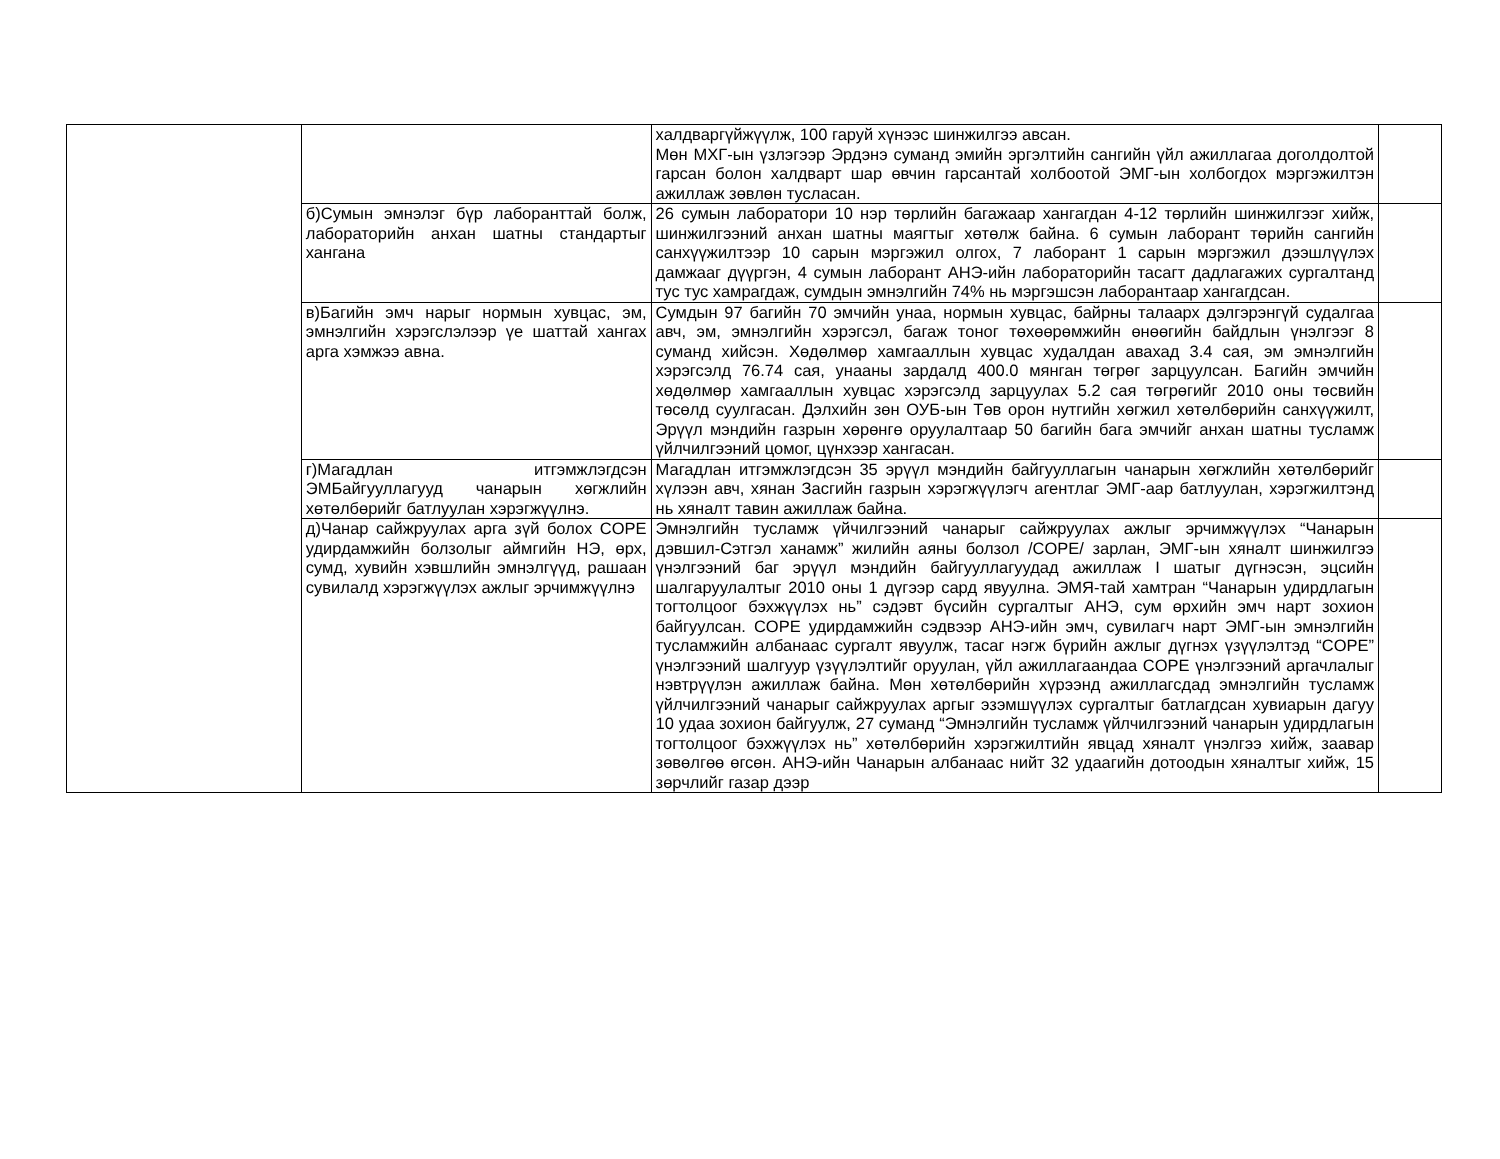| | | халдваргүйжүүлж, 100 гаруй хүнээс шинжилгээ авсан. Мөн МХГ-ын үзлэгээр Эрдэнэ суманд эмийн эргэлтийн сангийн үйл ажиллагаа доголдолтой гарсан болон халдварт шар өвчин гарсантай холбоотой ЭМГ-ын холбогдох мэргэжилтэн ажиллаж зөвлөн туслаcан. | |
| | б)Сумын эмнэлэг бүр лаборанттай болж, лабораторийн анхан шатны стандартыг хангана | 26 сумын лаборатори 10 нэр төрлийн багажаар хангагдан 4-12 төрлийн шинжилгээг хийж, шинжилгээний анхан шатны маягтыг хөтөлж байна. 6 сумын лаборант төрийн сангийн санхүүжилтээр 10 сарын мэргэжил олгох, 7 лаборант 1 сарын мэргэжил дээшлүүлэх дамжааг дүүргэн, 4 сумын лаборант АНЭ-ийн лабораторийн тасагт дадлагажих сургалтанд тус тус хамрагдаж, сумдын эмнэлгийн 74% нь мэргэшсэн лаборантаар хангагдсан. | |
| | в)Багийн эмч нарыг нормын хувцас, эм, эмнэлгийн хэрэгслэлээр үе шаттай хангах арга хэмжээ авна. | Сумдын 97 багийн 70 эмчийн унаа, нормын хувцас, байрны талаарх дэлгэрэнгүй судалгаа авч, эм, эмнэлгийн хэрэгсэл, багаж тоног төхөөрөмжийн өнөөгийн байдлын үнэлгээг 8 суманд хийсэн. Хөдөлмөр хамгааллын хувцас худалдан авахад 3.4 сая, эм эмнэлгийн хэрэгсэлд 76.74 сая, унааны зардалд 400.0 мянган төгрөг зарцуулсан. Багийн эмчийн хөдөлмөр хамгааллын хувцас хэрэгсэлд зарцуулах 5.2 сая төгрөгийг 2010 оны төсвийн төсөлд суулгасан. Дэлхийн зөн ОУБ-ын Төв орон нутгийн хөгжил хөтөлбөрийн санхүүжилт, Эрүүл мэндийн газрын хөрөнгө оруулалтаар 50 багийн бага эмчийг анхан шатны тусламж үйлчилгээний цомог, цүнхээр хангасан. | |
| | г)Магадлан итгэмжлэгдсэн ЭМБайгууллагууд чанарын хөгжлийн хөтөлбөрийг батлуулан хэрэгжүүлнэ. | Магадлан итгэмжлэгдсэн 35 эрүүл мэндийн байгууллагын чанарын хөгжлийн хөтөлбөрийг хүлээн авч, хянан Засгийн газрын хэрэгжүүлэгч агентлаг ЭМГ-аар батлуулан, хэрэгжилтэнд нь хяналт тавин ажиллаж байна. | |
| | д)Чанар сайжруулах арга зүй болох COPE удирдамжийн болзолыг аймгийн НЭ, өрх, сумд, хувийн хэвшлийн эмнэлгүүд, рашаан сувилалд хэрэгжүүлэх ажлыг эрчимжүүлнэ | Эмнэлгийн тусламж үйчилгээний чанарыг сайжруулах ажлыг эрчимжүүлэх “Чанарын дэвшил-Сэтгэл ханамж” жилийн аяны болзол /COPE/ зарлан, ЭМГ-ын хяналт шинжилгээ үнэлгээний баг эрүүл мэндийн байгууллагуудад ажиллаж I шатыг дүгнэсэн, эцсийн шалгаруулалтыг 2010 оны 1 дүгээр сард явуулна. ЭМЯ-тай хамтран “Чанарын удирдлагын тогтолцоог бэхжүүлэх нь” сэдэвт бүсийн сургалтыг АНЭ, сум өрхийн эмч нарт зохион байгуулсан. COPE удирдамжийн сэдвээр АНЭ-ийн эмч, сувилагч нарт ЭМГ-ын эмнэлгийн тусламжийн албанаас сургалт явуулж, тасаг нэгж бүрийн ажлыг дүгнэх үзүүлэлтэд “COPE” үнэлгээний шалгуур үзүүлэлтийг оруулан, үйл ажиллагаандаа COPE үнэлгээний аргачлалыг нэвтрүүлэн ажиллаж байна. Мөн хөтөлбөрийн хүрээнд ажиллагсдад эмнэлгийн тусламж үйлчилгээний чанарыг сайжруулах аргыг эзэмшүүлэх сургалтыг батлагдсан хувиарын дагуу 10 удаа зохион байгуулж, 27 суманд “Эмнэлгийн тусламж үйлчилгээний чанарын удирдлагын тогтолцоог бэхжүүлэх нь” хөтөлбөрийн хэрэгжилтийн явцад хяналт үнэлгээ хийж, заавар зөвөлгөө өгсөн. АНЭ-ийн Чанарын албанаас нийт 32 удаагийн дотоодын хяналтыг хийж, 15 зөрчлийг газар дээр | |